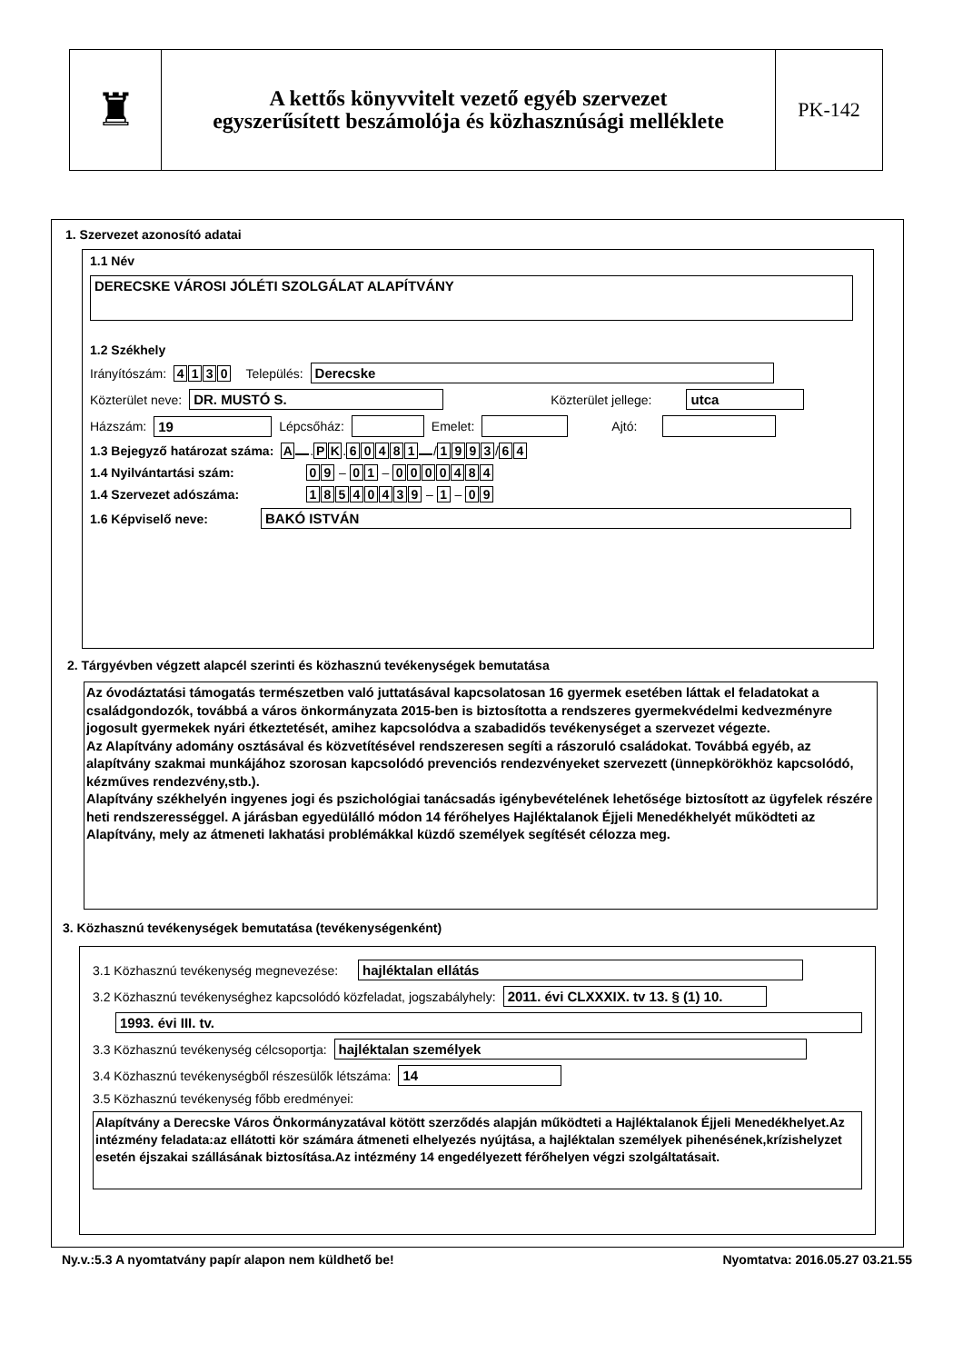♜
A kettős könyvvitelt vezető egyéb szervezet
egyszerűsített beszámolója és közhasznúsági melléklete
PK-142
1. Szervezet azonosító adatai
1.1 Név
DERECSKE VÁROSI JÓLÉTI SZOLGÁLAT ALAPÍTVÁNY
1.2 Székhely
Irányítószám: 4130 Település:
Derecske
Közterület neve:
DR. MUSTÓ S. Közterület jellege: utca
Házszám:
19
Lépcsőház:
Emelet:
Ajtó:
1.3 Bejegyző határozat száma: A . P K. 60481 / 1993 / 6 4
1.4 Nyilvántartási szám: 0 9 – 0 1 – 0000484
1.4 Szervezet adószáma: 18540439 – 1 – 0 9
1.6 Képviselő neve: BAKÓ ISTVÁN
2. Tárgyévben végzett alapcél szerinti és közhasznú tevékenységek bemutatása
Az óvodáztatási támogatás természetben való juttatásával kapcsolatosan 16 gyermek esetében láttak el feladatokat a családgondozók, továbbá a város önkormányzata 2015-ben is biztosította a rendszeres gyermekvédelmi kedvezményre jogosult gyermekek nyári étkeztetését, amihez kapcsolódva a szabadidős tevékenységet a szervezet végezte.
Az Alapítvány adomány osztásával és közvetítésével rendszeresen segíti a rászoruló családokat. Továbbá egyéb, az alapítvány szakmai munkájához szorosan kapcsolódó prevenciós rendezvényeket szervezett (ünnepkörökhöz kapcsolódó, kézműves rendezvény,stb.).
Alapítvány székhelyén ingyenes jogi és pszichológiai tanácsadás igénybevételének lehetősége biztosított az ügyfelek részére heti rendszerességgel. A járásban egyedülálló módon 14 férőhelyes Hajléktalanok Éjjeli Menedékhelyét működteti az Alapítvány, mely az átmeneti lakhatási problémákkal küzdő személyek segítését célozza meg.
3. Közhasznú tevékenységek bemutatása (tevékenységenként)
3.1 Közhasznú tevékenység megnevezése:
hajléktalan ellátás
3.2 Közhasznú tevékenységhez kapcsolódó közfeladat, jogszabályhely:
2011. évi CLXXXIX. tv 13. § (1) 10.
1993. évi III. tv.
3.3 Közhasznú tevékenység célcsoportja:
hajléktalan személyek
3.4 Közhasznú tevékenységből részesülők létszáma:
14
3.5 Közhasznú tevékenység főbb eredményei:
Alapítvány a Derecske Város Önkormányzatával kötött szerződés alapján működteti a Hajléktalanok Éjjeli Menedékhelyet.Az intézmény feladata:az ellátotti kör számára átmeneti elhelyezés nyújtása, a hajléktalan személyek pihenésének,krízishelyzet esetén éjszakai szállásának biztosítása.Az intézmény 14 engedélyezett férőhelyen végzi szolgáltatásait.
Ny.v.:5.3 A nyomtatvány papír alapon nem küldhető be! Nyomtatva: 2016.05.27 03.21.55